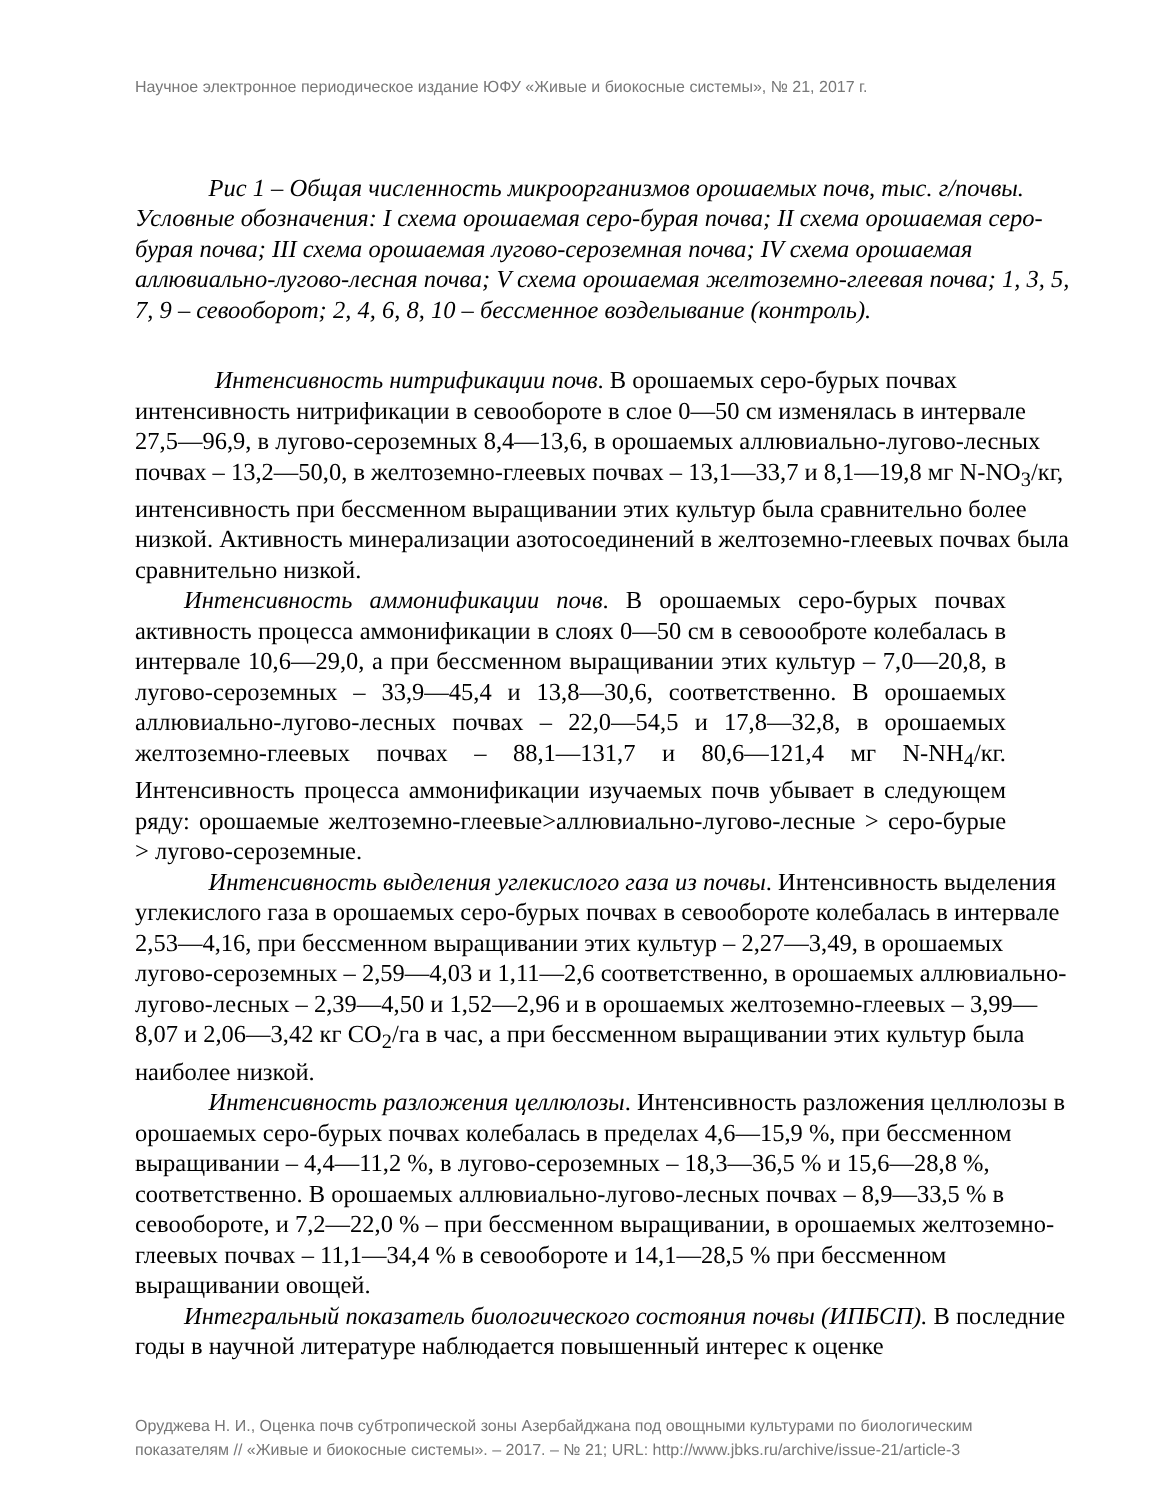Научное электронное периодическое издание ЮФУ «Живые и биокосные системы», № 21, 2017 г.
   Рис 1 – Общая численность микроорганизмов орошаемых почв, тыс. г/почвы. Условные обозначения: I схема орошаемая серо-бурая почва; II схема орошаемая серо-бурая почва; III схема орошаемая лугово-сероземная почва; IV схема орошаемая аллювиально-лугово-лесная почва; V схема орошаемая желтоземно-глеевая почва; 1, 3, 5, 7, 9 – севооборот; 2, 4, 6, 8, 10 – бессменное возделывание (контроль).
    Интенсивность нитрификации почв. В орошаемых серо-бурых почвах интенсивность нитрификации в севообороте в слое 0—50 см изменялась в интервале 27,5—96,9, в лугово-сероземных 8,4—13,6, в орошаемых аллювиально-лугово-лесных почвах – 13,2—50,0, в желтоземно-глеевых почвах – 13,1—33,7 и 8,1—19,8 мг N-NO<sub>3</sub>/кг, интенсивность при бессменном выращивании этих культур была сравнительно более низкой. Активность минерализации азотосоединений в желтоземно-глеевых почвах была сравнительно низкой.
  Интенсивность аммонификации почв. В орошаемых серо-бурых почвах активность процесса аммонификации в слоях 0—50 см в севоооброте колебалась в интервале 10,6—29,0, а при бессменном выращивании этих культур – 7,0—20,8, в лугово-сероземных – 33,9—45,4 и 13,8—30,6, соответственно. В орошаемых аллювиально-лугово-лесных почвах – 22,0—54,5 и 17,8—32,8, в орошаемых желтоземно-глеевых почвах – 88,1—131,7 и 80,6—121,4 мг N-NH<sub>4</sub>/кг. Интенсивность процесса аммонификации изучаемых почв убывает в следующем ряду: орошаемые желтоземно-глеевые>аллювиально-лугово-лесные > серо-бурые > лугово-сероземные.
   Интенсивность выделения углекислого газа из почвы. Интенсивность выделения углекислого газа в орошаемых серо-бурых почвах в севообороте колебалась в интервале 2,53—4,16, при бессменном выращивании этих культур – 2,27—3,49, в орошаемых лугово-сероземных – 2,59—4,03 и 1,11—2,6 соответственно, в орошаемых аллювиально-лугово-лесных – 2,39—4,50 и 1,52—2,96 и в орошаемых желтоземно-глеевых – 3,99—8,07 и 2,06—3,42 кг CO<sub>2</sub>/га в час, а при бессменном выращивании этих культур была наиболее низкой.
   Интенсивность разложения целлюлозы. Интенсивность разложения целлюлозы в орошаемых серо-бурых почвах колебалась в пределах 4,6—15,9 %, при бессменном выращивании – 4,4—11,2 %, в лугово-сероземных – 18,3—36,5 % и 15,6—28,8 %, соответственно. В орошаемых аллювиально-лугово-лесных почвах – 8,9—33,5 % в севообороте, и 7,2—22,0 % – при бессменном выращивании, в орошаемых желтоземно-глеевых почвах – 11,1—34,4 % в севообороте и 14,1—28,5 % при бессменном выращивании овощей.
  Интегральный показатель биологического состояния почвы (ИПБСП). В последние годы в научной литературе наблюдается повышенный интерес к оценке
Оруджева Н. И., Оценка почв субтропической зоны Азербайджана под овощными культурами по биологическим показателям // «Живые и биокосные системы». – 2017. – № 21; URL: http://www.jbks.ru/archive/issue-21/article-3